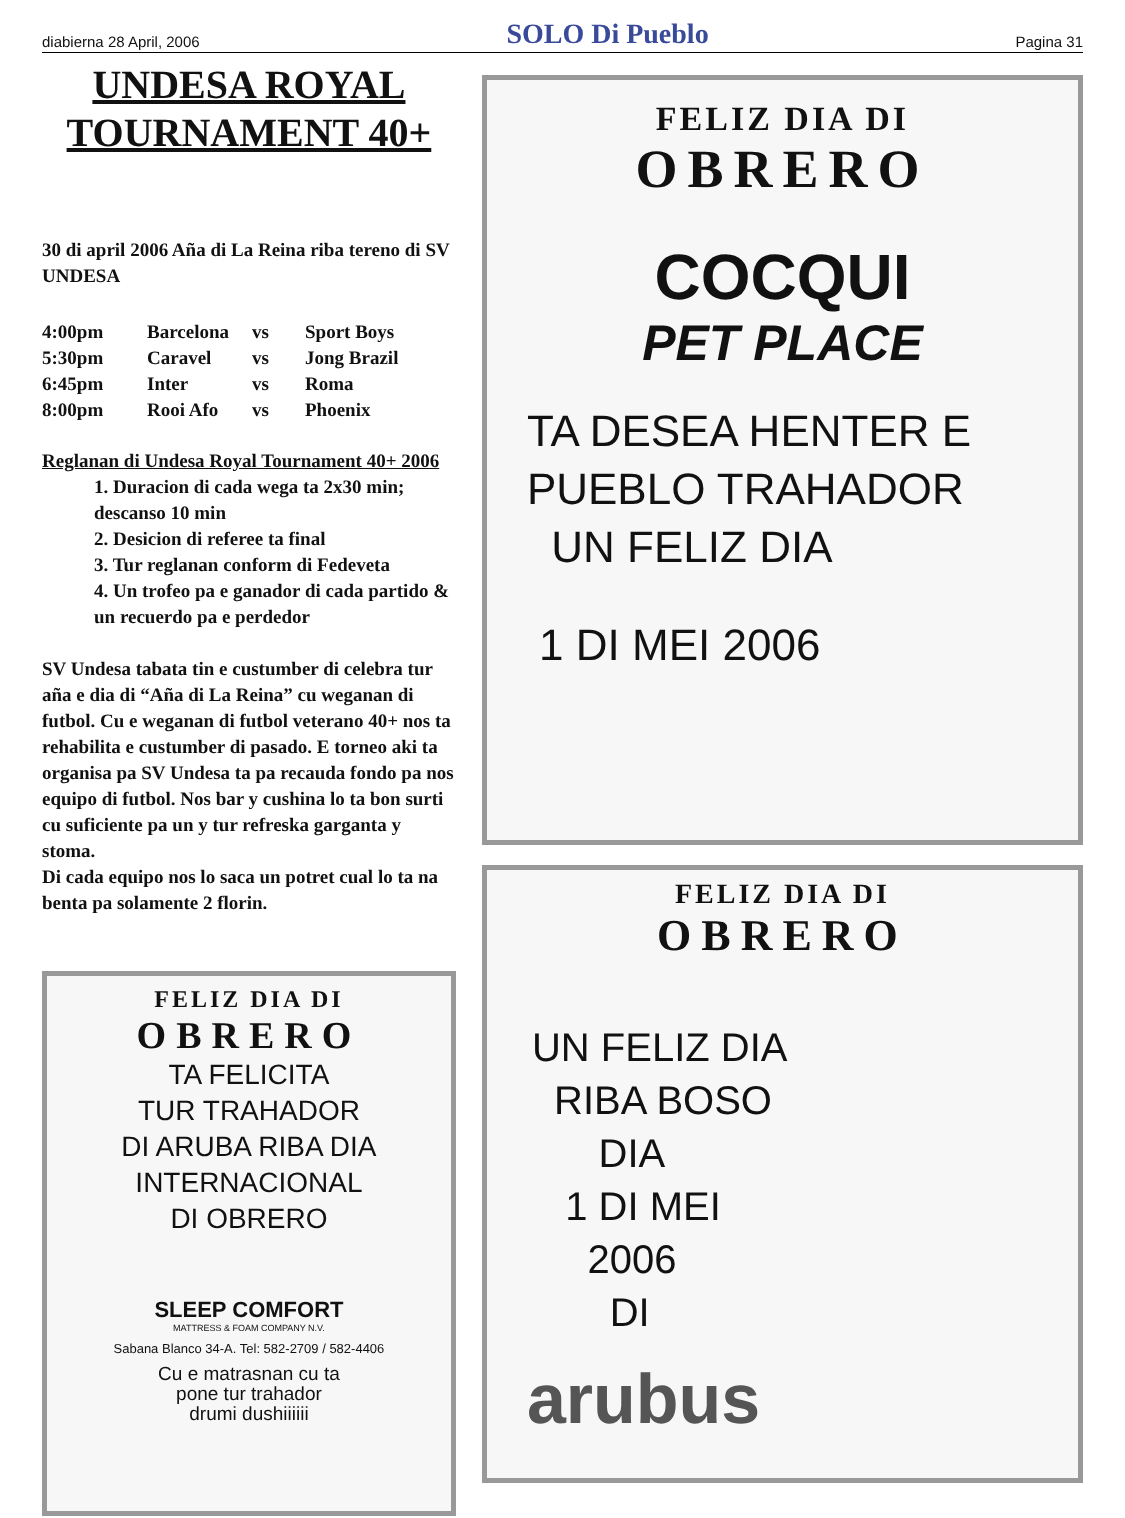diabierna 28 April, 2006 SOLO Di Pueblo Pagina 31
UNDESA ROYAL TOURNAMENT 40+
30 di april 2006 Aña di La Reina riba tereno di SV UNDESA
| 4:00pm | Barcelona | vs | Sport Boys |
| 5:30pm | Caravel | vs | Jong Brazil |
| 6:45pm | Inter | vs | Roma |
| 8:00pm | Rooi Afo | vs | Phoenix |
Reglanan di Undesa Royal Tournament 40+ 2006
1. Duracion di cada wega ta 2x30 min; descanso 10 min
2. Desicion di referee ta final
3. Tur reglanan conform di Fedeveta
4. Un trofeo pa e ganador di cada partido & un recuerdo pa e perdedor
SV Undesa tabata tin e custumber di celebra tur aña e dia di “Aña di La Reina” cu weganan di futbol. Cu e weganan di futbol veterano 40+ nos ta rehabilita e custumber di pasado. E torneo aki ta organisa pa SV Undesa ta pa recauda fondo pa nos equipo di futbol. Nos bar y cushina lo ta bon surti cu suficiente pa un y tur refreska garganta y stoma.
Di cada equipo nos lo saca un potret cual lo ta na benta pa solamente 2 florin.
FELIZ DIA DI
OBRERO
TA FELICITA
TUR TRAHADOR
DI ARUBA RIBA DIA
INTERNACIONAL
DI OBRERO
SLEEP COMFORT
MATTRESS & FOAM COMPANY N.V.
Sabana Blanco 34-A. Tel: 582-2709 / 582-4406
Cu e matrasnan cu ta
pone tur trahador
drumi dushiiiiii
FELIZ DIA DI
OBRERO
COCQUI
PET PLACE
TA DESEA HENTER E
PUEBLO TRAHADOR
UN FELIZ DIA
1 DI MEI 2006
FELIZ DIA DI
OBRERO
UN FELIZ DIA
RIBA BOSO
DIA
1 DI MEI
2006
DI
arubus